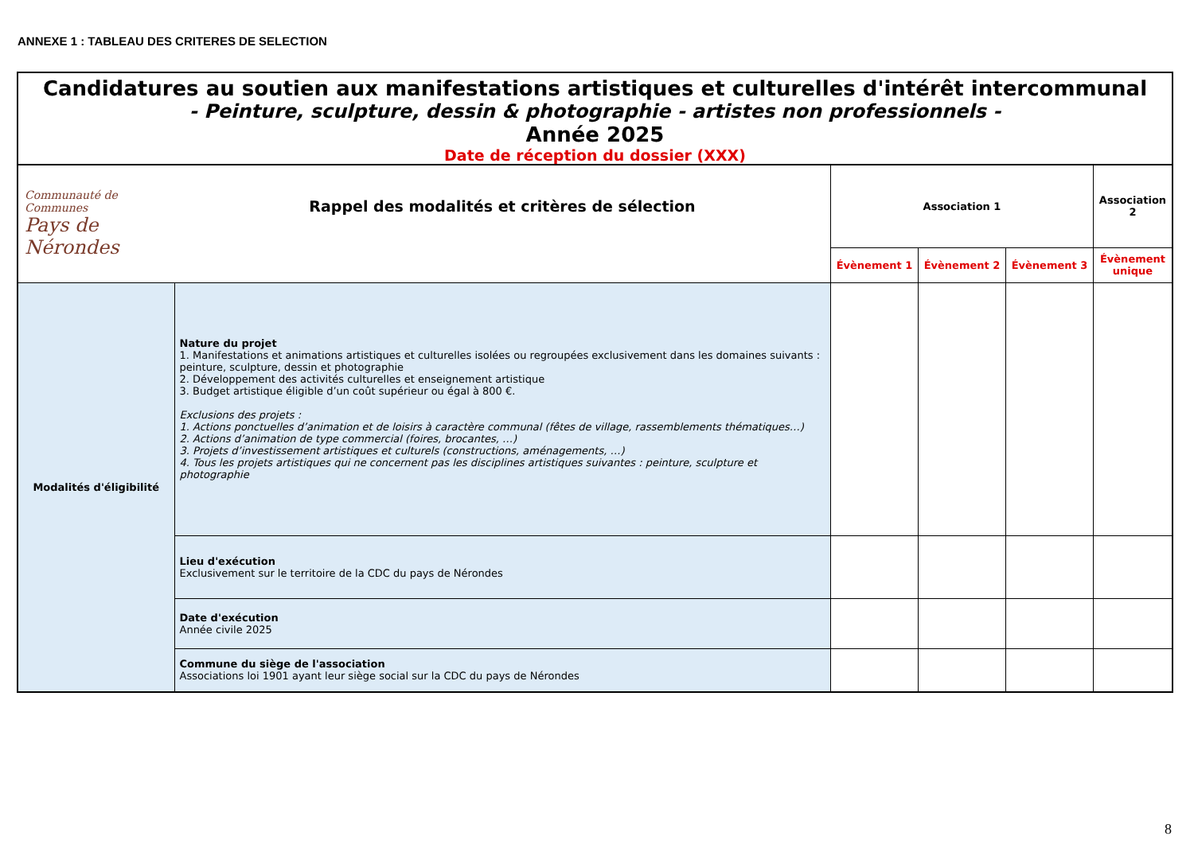ANNEXE 1 : TABLEAU DES CRITERES DE SELECTION
Candidatures au soutien aux manifestations artistiques et culturelles d'intérêt intercommunal
- Peinture, sculpture, dessin & photographie - artistes non professionnels -
Année 2025
Date de réception du dossier (XXX)
| Communauté de Communes Pays de Nérondes | Rappel des modalités et critères de sélection | Association 1 | | | Association 2 |
| | | Évènement 1 | Évènement 2 | Évènement 3 | Évènement unique |
| Modalités d'éligibilité | Nature du projet 1. Manifestations et animations artistiques et culturelles isolées ou regroupées exclusivement dans les domaines suivants : peinture, sculpture, dessin et photographie 2. Développement des activités culturelles et enseignement artistique 3. Budget artistique éligible d’un coût supérieur ou égal à 800 €. Exclusions des projets : 1. Actions ponctuelles d’animation et de loisirs à caractère communal (fêtes de village, rassemblements thématiques…) 2. Actions d’animation de type commercial (foires, brocantes, …) 3. Projets d’investissement artistiques et culturels (constructions, aménagements, …) 4. Tous les projets artistiques qui ne concernent pas les disciplines artistiques suivantes : peinture, sculpture et photographie | | | | |
| | Lieu d'exécution Exclusivement sur le territoire de la CDC du pays de Nérondes | | | | |
| | Date d'exécution Année civile 2025 | | | | |
| | Commune du siège de l'association Associations loi 1901 ayant leur siège social sur la CDC du pays de Nérondes | | | | |
8